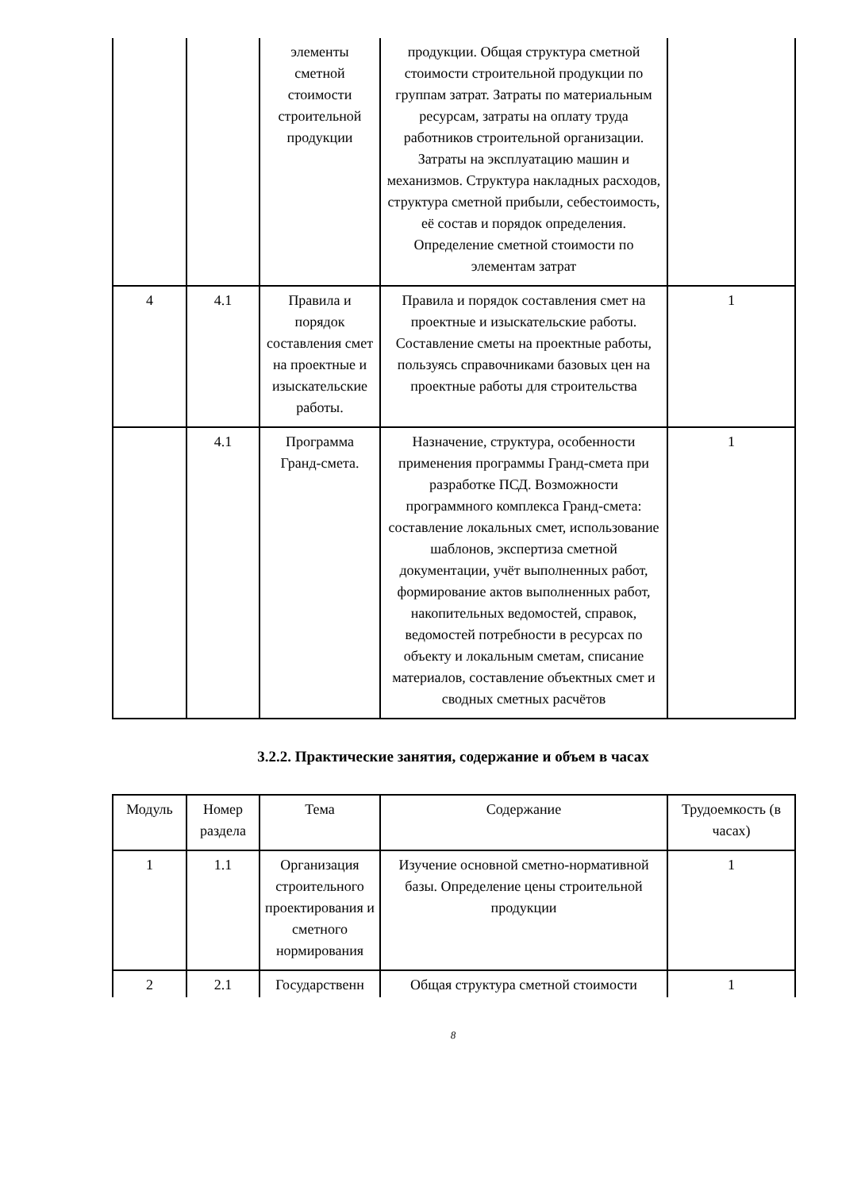| | | элементы сметной стоимости строительной продукции | продукции. Общая структура сметной стоимости строительной продукции по группам затрат. Затраты по материальным ресурсам, затраты на оплату труда работников строительной организации. Затраты на эксплуатацию машин и механизмов. Структура накладных расходов, структура сметной прибыли, себестоимость, её состав и порядок определения. Определение сметной стоимости по элементам затрат | |
| 4 | 4.1 | Правила и порядок составления смет на проектные и изыскательские работы. | Правила и порядок составления смет на проектные и изыскательские работы. Составление сметы на проектные работы, пользуясь справочниками базовых цен на проектные работы для строительства | 1 |
| | 4.1 | Программа Гранд-смета. | Назначение, структура, особенности применения программы Гранд-смета при разработке ПСД. Возможности программного комплекса Гранд-смета: составление локальных смет, использование шаблонов, экспертиза сметной документации, учёт выполненных работ, формирование актов выполненных работ, накопительных ведомостей, справок, ведомостей потребности в ресурсах по объекту и локальным сметам, списание материалов, составление объектных смет и сводных сметных расчётов | 1 |
3.2.2. Практические занятия, содержание и объем в часах
| Модуль | Номер раздела | Тема | Содержание | Трудоемкость (в часах) |
| --- | --- | --- | --- | --- |
| 1 | 1.1 | Организация строительного проектирования и сметного нормирования | Изучение основной сметно-нормативной базы. Определение цены строительной продукции | 1 |
| 2 | 2.1 | Государственн | Общая структура сметной стоимости | 1 |
8